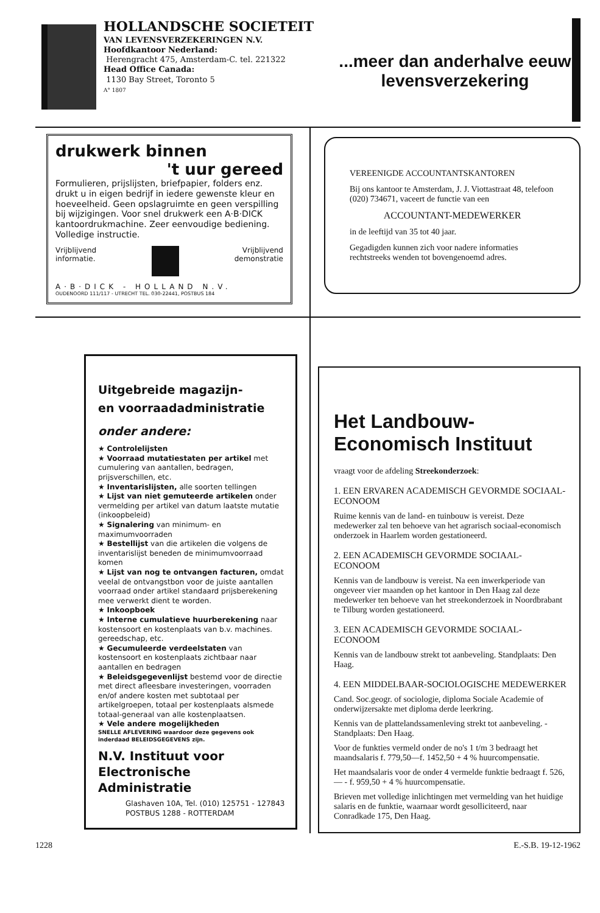HOLLANDSCHE SOCIETEIT
VAN LEVENSVERZEKERINGEN N.V.
Hoofdkantoor Nederland:
Herengracht 475, Amsterdam-C. tel. 221322
Head Office Canada:
1130 Bay Street, Toronto 5
A° 1807
...meer dan anderhalve eeuw levensverzekering
drukwerk binnen
't uur gereed
Formulieren, prijslijsten, briefpapier, folders enz. drukt u in eigen bedrijf in iedere gewenste kleur en hoeveelheid. Geen opslagruimte en geen verspilling bij wijzigingen. Voor snel drukwerk een A·B·DICK kantoordrukmachine. Zeer eenvoudige bediening. Volledige instructie.
Vrijblijvend
informatie. Vrijblijvend
demonstratie
A·B·DICK - HOLLAND N.V.
OUDENOORD 111/117 - UTRECHT TEL. 030-22441, POSTBUS 184
VEREENIGDE ACCOUNTANTSKANTOREN
Bij ons kantoor te Amsterdam, J. J. Viottastraat 48, telefoon (020) 734671, vaceert de functie van een
ACCOUNTANT-MEDEWERKER
in de leeftijd van 35 tot 40 jaar.
Gegadigden kunnen zich voor nadere informaties rechtstreeks wenden tot bovengenoemd adres.
Uitgebreide magazijn-
en voorraadadministratie
onder andere:
★ Controlelijsten
★ Voorraad mutatiestaten per artikel met cumulering van aantallen, bedragen, prijsverschillen, etc.
★ Inventarislijsten, alle soorten tellingen
★ Lijst van niet gemuteerde artikelen onder vermelding per artikel van datum laatste mutatie (inkoopbeleid)
★ Signalering van minimum- en maximumvoorraden
★ Bestellijst van die artikelen die volgens de inventarislijst beneden de minimumvoorraad komen
★ Lijst van nog te ontvangen facturen, omdat veelal de ontvangstbon voor de juiste aantallen voorraad onder artikel standaard prijsberekening mee verwerkt dient te worden.
★ Inkoopboek
★ Interne cumulatieve huurberekening naar kostensoort en kostenplaats van b.v. machines. gereedschap, etc.
★ Gecumuleerde verdeelstaten van kostensoort en kostenplaats zichtbaar naar aantallen en bedragen
★ Beleidsgegevenlijst bestemd voor de directie met direct afleesbare investeringen, voorraden en/of andere kosten met subtotaal per artikelgroepen, totaal per kostenplaats alsmede totaal-generaal van alle kostenplaatsen.
★ Vele andere mogelijkheden
SNELLE AFLEVERING waardoor deze gegevens ook inderdaad BELEIDSGEGEVENS zijn.
N.V. Instituut voor
Electronische Administratie
Glashaven 10A, Tel. (010) 125751 - 127843
POSTBUS 1288 - ROTTERDAM
Het Landbouw-Economisch Instituut
vraagt voor de afdeling Streekonderzoek:
1. EEN ERVAREN ACADEMISCH GEVORMDE SOCIAAL-ECONOOM
Ruime kennis van de land- en tuinbouw is vereist. Deze medewerker zal ten behoeve van het agrarisch sociaal-economisch onderzoek in Haarlem worden gestationeerd.
2. EEN ACADEMISCH GEVORMDE SOCIAAL-ECONOOM
Kennis van de landbouw is vereist. Na een inwerkperiode van ongeveer vier maanden op het kantoor in Den Haag zal deze medewerker ten behoeve van het streekonderzoek in Noordbrabant te Tilburg worden gestationeerd.
3. EEN ACADEMISCH GEVORMDE SOCIAAL-ECONOOM
Kennis van de landbouw strekt tot aanbeveling. Standplaats: Den Haag.
4. EEN MIDDELBAAR-SOCIOLOGISCHE MEDEWERKER
Cand. Soc.geogr. of sociologie, diploma Sociale Academie of onderwijzersakte met diploma derde leerkring.
Kennis van de plattelandssamenleving strekt tot aanbeveling. - Standplaats: Den Haag.
Voor de funkties vermeld onder de no's 1 t/m 3 bedraagt het maandsalaris f. 779,50—f. 1452,50 + 4 % huurcompensatie.
Het maandsalaris voor de onder 4 vermelde funktie bedraagt f. 526,— - f. 959,50 + 4 % huurcompensatie.
Brieven met volledige inlichtingen met vermelding van het huidige salaris en de funktie, waarnaar wordt gesolliciteerd, naar Conradkade 175, Den Haag.
1228 E.-S.B. 19-12-1962